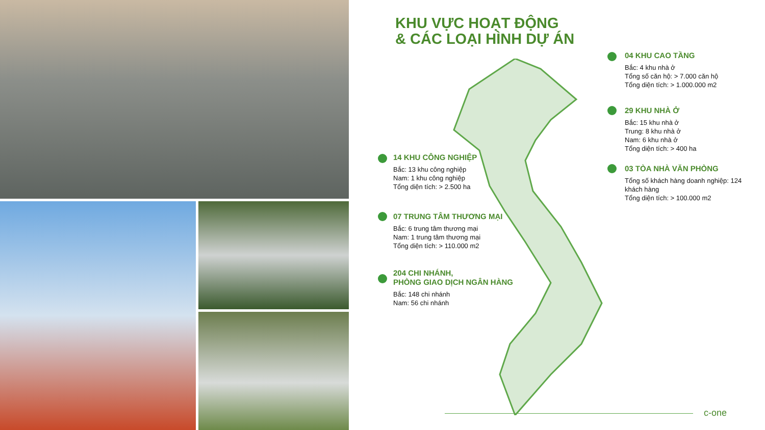KHU VỰC HOẠT ĐỘNG
& CÁC LOẠI HÌNH DỰ ÁN
04 KHU CAO TẦNG
Bắc: 4 khu nhà ở
Tổng số căn hộ: > 7.000 căn hộ
Tổng diện tích: > 1.000.000 m2
29 KHU NHÀ Ở
Bắc: 15 khu nhà ở
Trung: 8 khu nhà ở
Nam: 6 khu nhà ở
Tổng diện tích: > 400 ha
03 TÒA NHÀ VĂN PHÒNG
Tổng số khách hàng doanh nghiệp: 124 khách hàng
Tổng diện tích: > 100.000 m2
14 KHU CÔNG NGHIỆP
Bắc: 13 khu công nghiệp
Nam: 1 khu công nghiệp
Tổng diện tích: > 2.500 ha
07 TRUNG TÂM THƯƠNG MẠI
Bắc: 6 trung tâm thương mại
Nam: 1 trung tâm thương mại
Tổng diện tích: > 110.000 m2
204 CHI NHÁNH,
PHÒNG GIAO DỊCH NGÂN HÀNG
Bắc: 148 chi nhánh
Nam: 56 chi nhánh
c-one